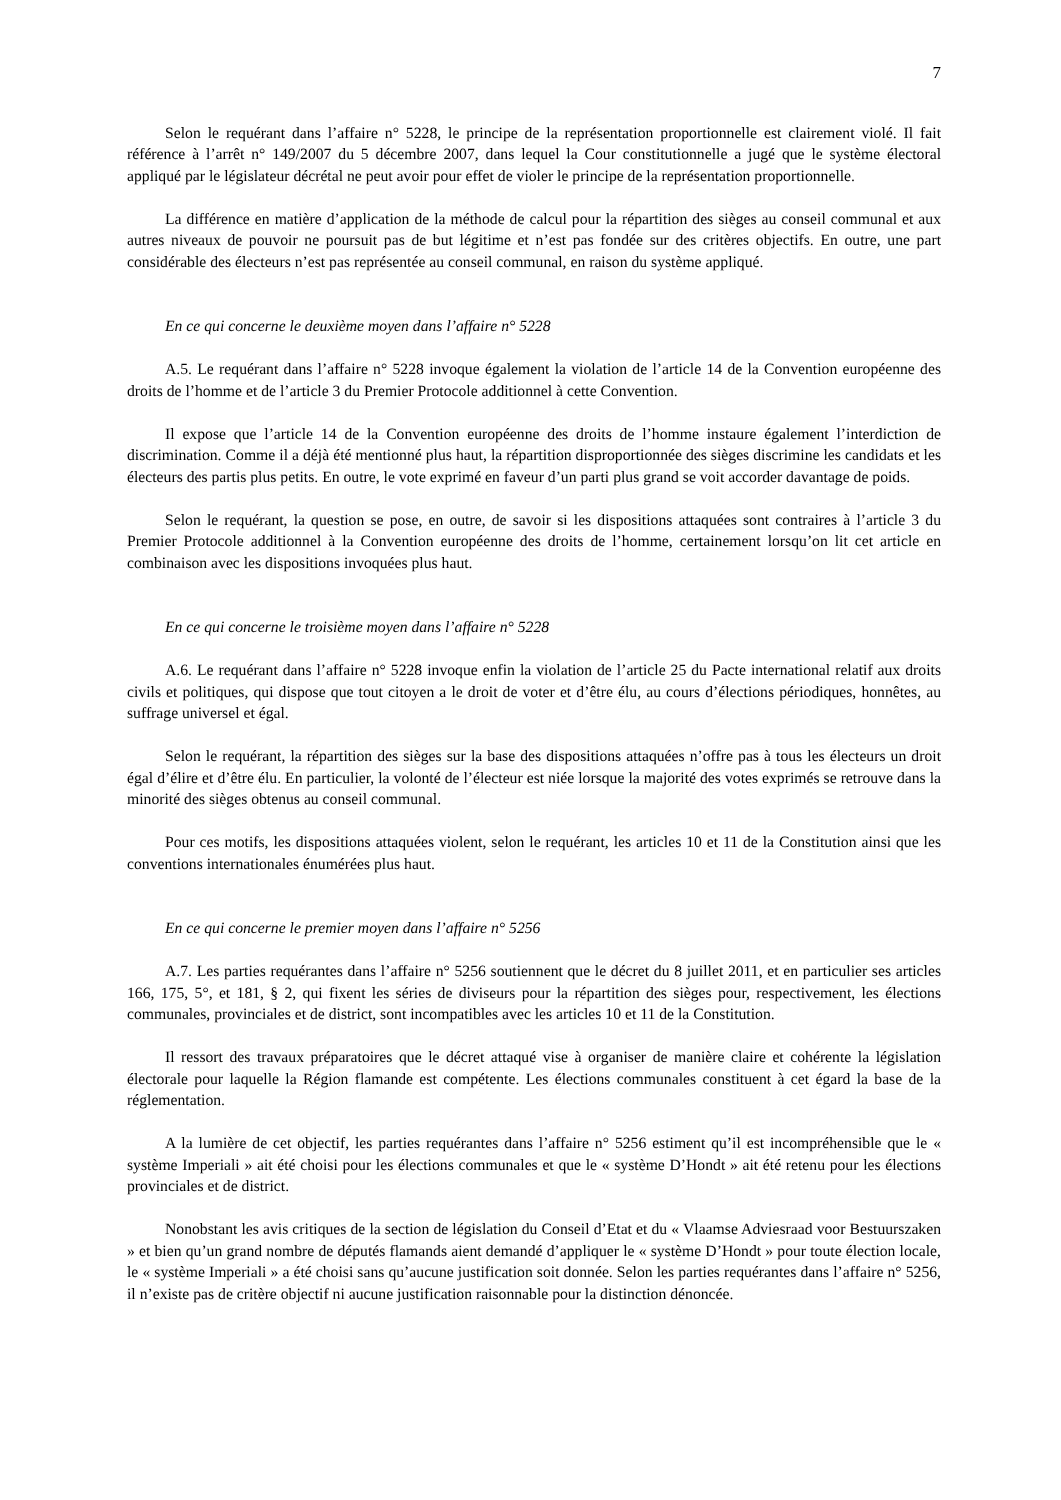7
Selon le requérant dans l’affaire n° 5228, le principe de la représentation proportionnelle est clairement violé. Il fait référence à l’arrêt n° 149/2007 du 5 décembre 2007, dans lequel la Cour constitutionnelle a jugé que le système électoral appliqué par le législateur décrétal ne peut avoir pour effet de violer le principe de la représentation proportionnelle.
La différence en matière d’application de la méthode de calcul pour la répartition des sièges au conseil communal et aux autres niveaux de pouvoir ne poursuit pas de but légitime et n’est pas fondée sur des critères objectifs. En outre, une part considérable des électeurs n’est pas représentée au conseil communal, en raison du système appliqué.
En ce qui concerne le deuxième moyen dans l’affaire n° 5228
A.5. Le requérant dans l’affaire n° 5228 invoque également la violation de l’article 14 de la Convention européenne des droits de l’homme et de l’article 3 du Premier Protocole additionnel à cette Convention.
Il expose que l’article 14 de la Convention européenne des droits de l’homme instaure également l’interdiction de discrimination. Comme il a déjà été mentionné plus haut, la répartition disproportionnée des sièges discrimine les candidats et les électeurs des partis plus petits. En outre, le vote exprimé en faveur d’un parti plus grand se voit accorder davantage de poids.
Selon le requérant, la question se pose, en outre, de savoir si les dispositions attaquées sont contraires à l’article 3 du Premier Protocole additionnel à la Convention européenne des droits de l’homme, certainement lorsqu’on lit cet article en combinaison avec les dispositions invoquées plus haut.
En ce qui concerne le troisième moyen dans l’affaire n° 5228
A.6. Le requérant dans l’affaire n° 5228 invoque enfin la violation de l’article 25 du Pacte international relatif aux droits civils et politiques, qui dispose que tout citoyen a le droit de voter et d’être élu, au cours d’élections périodiques, honnêtes, au suffrage universel et égal.
Selon le requérant, la répartition des sièges sur la base des dispositions attaquées n’offre pas à tous les électeurs un droit égal d’élire et d’être élu. En particulier, la volonté de l’électeur est niée lorsque la majorité des votes exprimés se retrouve dans la minorité des sièges obtenus au conseil communal.
Pour ces motifs, les dispositions attaquées violent, selon le requérant, les articles 10 et 11 de la Constitution ainsi que les conventions internationales énumérées plus haut.
En ce qui concerne le premier moyen dans l’affaire n° 5256
A.7. Les parties requérantes dans l’affaire n° 5256 soutiennent que le décret du 8 juillet 2011, et en particulier ses articles 166, 175, 5°, et 181, § 2, qui fixent les séries de diviseurs pour la répartition des sièges pour, respectivement, les élections communales, provinciales et de district, sont incompatibles avec les articles 10 et 11 de la Constitution.
Il ressort des travaux préparatoires que le décret attaqué vise à organiser de manière claire et cohérente la législation électorale pour laquelle la Région flamande est compétente. Les élections communales constituent à cet égard la base de la réglementation.
A la lumière de cet objectif, les parties requérantes dans l’affaire n° 5256 estiment qu’il est incompréhensible que le « système Imperiali » ait été choisi pour les élections communales et que le « système D’Hondt » ait été retenu pour les élections provinciales et de district.
Nonobstant les avis critiques de la section de législation du Conseil d’Etat et du « Vlaamse Adviesraad voor Bestuurszaken » et bien qu’un grand nombre de députés flamands aient demandé d’appliquer le « système D’Hondt » pour toute élection locale, le « système Imperiali » a été choisi sans qu’aucune justification soit donnée. Selon les parties requérantes dans l’affaire n° 5256, il n’existe pas de critère objectif ni aucune justification raisonnable pour la distinction dénoncée.